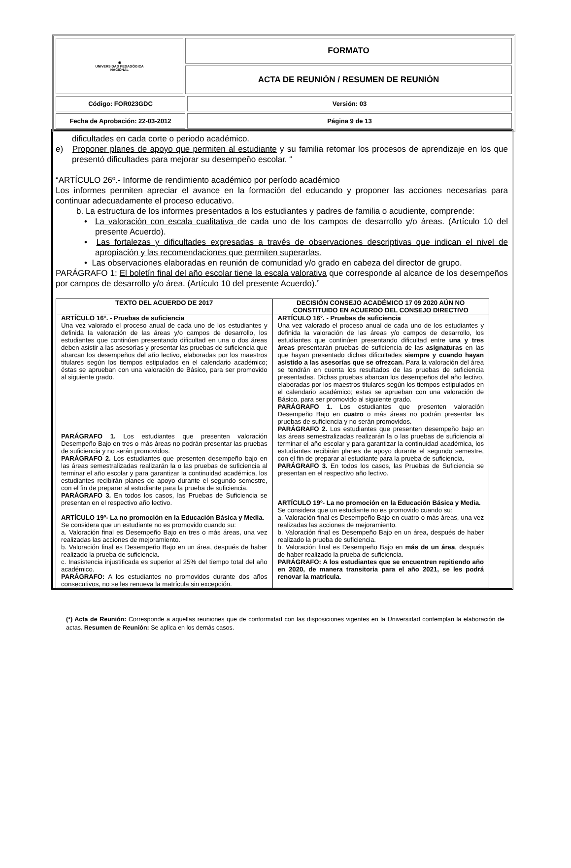| ◉ UNIVERSIDAD PEDAGÓGICA NACIONAL | FORMATO | |
| | ACTA DE REUNIÓN / RESUMEN DE REUNIÓN | |
| Código: FOR023GDC | | Versión: 03 |
| Fecha de Aprobación: 22-03-2012 | | Página 9 de 13 |
dificultades en cada corte o periodo académico.
e) Proponer planes de apoyo que permiten al estudiante y su familia retomar los procesos de aprendizaje en los que presentó dificultades para mejorar su desempeño escolar. “
“ARTÍCULO 26º.- Informe de rendimiento académico por período académico
Los informes permiten apreciar el avance en la formación del educando y proponer las acciones necesarias para continuar adecuadamente el proceso educativo.
b. La estructura de los informes presentados a los estudiantes y padres de familia o acudiente, comprende:
• La valoración con escala cualitativa de cada uno de los campos de desarrollo y/o áreas. (Artículo 10 del presente Acuerdo).
• Las fortalezas y dificultades expresadas a través de observaciones descriptivas que indican el nivel de apropiación y las recomendaciones que permiten superarlas.
• Las observaciones elaboradas en reunión de comunidad y/o grado en cabeza del director de grupo.
PARÁGRAFO 1: El boletín final del año escolar tiene la escala valorativa que corresponde al alcance de los desempeños por campos de desarrollo y/o área. (Artículo 10 del presente Acuerdo).”
| TEXTO DEL ACUERDO DE 2017 | DECISIÓN CONSEJO ACADÉMICO 17 09 2020 AÚN NO CONSTITUIDO EN ACUERDO DEL CONSEJO DIRECTIVO |
| --- | --- |
| ARTÍCULO 16°. - Pruebas de suficiencia Una vez valorado el proceso anual de cada uno de los estudiantes y definida la valoración de las áreas y/o campos de desarrollo, los estudiantes que continúen presentando dificultad en una o dos áreas deben asistir a las asesorías y presentar las pruebas de suficiencia que abarcan los desempeños del año lectivo, elaboradas por los maestros titulares según los tiempos estipulados en el calendario académico; éstas se aprueban con una valoración de Básico, para ser promovido al siguiente grado. PARÁGRAFO 1. Los estudiantes que presenten valoración Desempeño Bajo en tres o más áreas no podrán presentar las pruebas de suficiencia y no serán promovidos. PARÁGRAFO 2. Los estudiantes que presenten desempeño bajo en las áreas semestralizadas realizarán la o las pruebas de suficiencia al terminar el año escolar y para garantizar la continuidad académica, los estudiantes recibirán planes de apoyo durante el segundo semestre, con el fin de preparar al estudiante para la prueba de suficiencia. PARÁGRAFO 3. En todos los casos, las Pruebas de Suficiencia se presentan en el respectivo año lectivo. ARTÍCULO 19º- La no promoción en la Educación Básica y Media. Se considera que un estudiante no es promovido cuando su: a. Valoración final es Desempeño Bajo en tres o más áreas, una vez realizadas las acciones de mejoramiento. b. Valoración final es Desempeño Bajo en un área, después de haber realizado la prueba de suficiencia. c. Inasistencia injustificada es superior al 25% del tiempo total del año académico. PARÁGRAFO: A los estudiantes no promovidos durante dos años consecutivos, no se les renueva la matrícula sin excepción. | ARTÍCULO 16°. - Pruebas de suficiencia Una vez valorado el proceso anual de cada uno de los estudiantes y definida la valoración de las áreas y/o campos de desarrollo, los estudiantes que continúen presentando dificultad entre una y tres áreas presentarán pruebas de suficiencia de las asignaturas en las que hayan presentado dichas dificultades siempre y cuando hayan asistido a las asesorías que se ofrezcan. Para la valoración del área se tendrán en cuenta los resultados de las pruebas de suficiencia presentadas. Dichas pruebas abarcan los desempeños del año lectivo, elaboradas por los maestros titulares según los tiempos estipulados en el calendario académico; estas se aprueban con una valoración de Básico, para ser promovido al siguiente grado. PARÁGRAFO 1. Los estudiantes que presenten valoración Desempeño Bajo en cuatro o más áreas no podrán presentar las pruebas de suficiencia y no serán promovidos. PARÁGRAFO 2. Los estudiantes que presenten desempeño bajo en las áreas semestralizadas realizarán la o las pruebas de suficiencia al terminar el año escolar y para garantizar la continuidad académica, los estudiantes recibirán planes de apoyo durante el segundo semestre, con el fin de preparar al estudiante para la prueba de suficiencia. PARÁGRAFO 3. En todos los casos, las Pruebas de Suficiencia se presentan en el respectivo año lectivo. ARTÍCULO 19º- La no promoción en la Educación Básica y Media. Se considera que un estudiante no es promovido cuando su: a. Valoración final es Desempeño Bajo en cuatro o más áreas, una vez realizadas las acciones de mejoramiento. b. Valoración final es Desempeño Bajo en un área, después de haber realizado la prueba de suficiencia. b. Valoración final es Desempeño Bajo en más de un área , después de haber realizado la prueba de suficiencia. PARÁGRAFO: A los estudiantes que se encuentren repitiendo año en 2020, de manera transitoria para el año 2021, se les podrá renovar la matrícula. |
(*) Acta de Reunión: Corresponde a aquellas reuniones que de conformidad con las disposiciones vigentes en la Universidad contemplan la elaboración de actas. Resumen de Reunión: Se aplica en los demás casos.